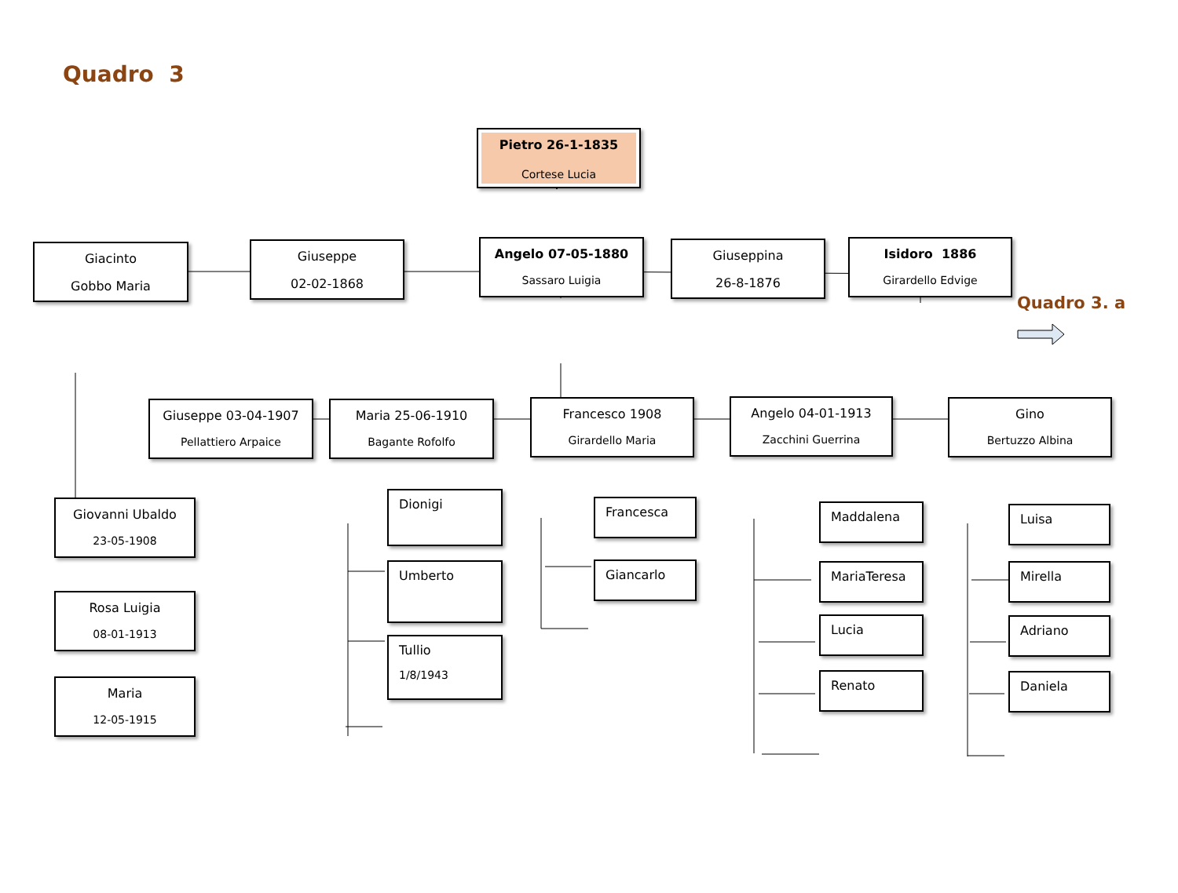Quadro 3
Pietro 26-1-1835
Cortese Lucia
Giacinto
Gobbo Maria
Giuseppe
02-02-1868
Angelo 07-05-1880
Sassaro Luigia
Giuseppina
26-8-1876
Isidoro 1886
Girardello Edvige
Quadro 3. a
Giuseppe 03-04-1907
Pellattiero Arpaice
Maria 25-06-1910
Bagante Rofolfo
Francesco 1908
Girardello Maria
Angelo 04-01-1913
Zacchini Guerrina
Gino
Bertuzzo Albina
Giovanni Ubaldo
23-05-1908
Rosa Luigia
08-01-1913
Maria
12-05-1915
Dionigi
Umberto
Tullio
1/8/1943
Francesca
Giancarlo
Maddalena
MariaTeresa
Lucia
Renato
Luisa
Mirella
Adriano
Daniela